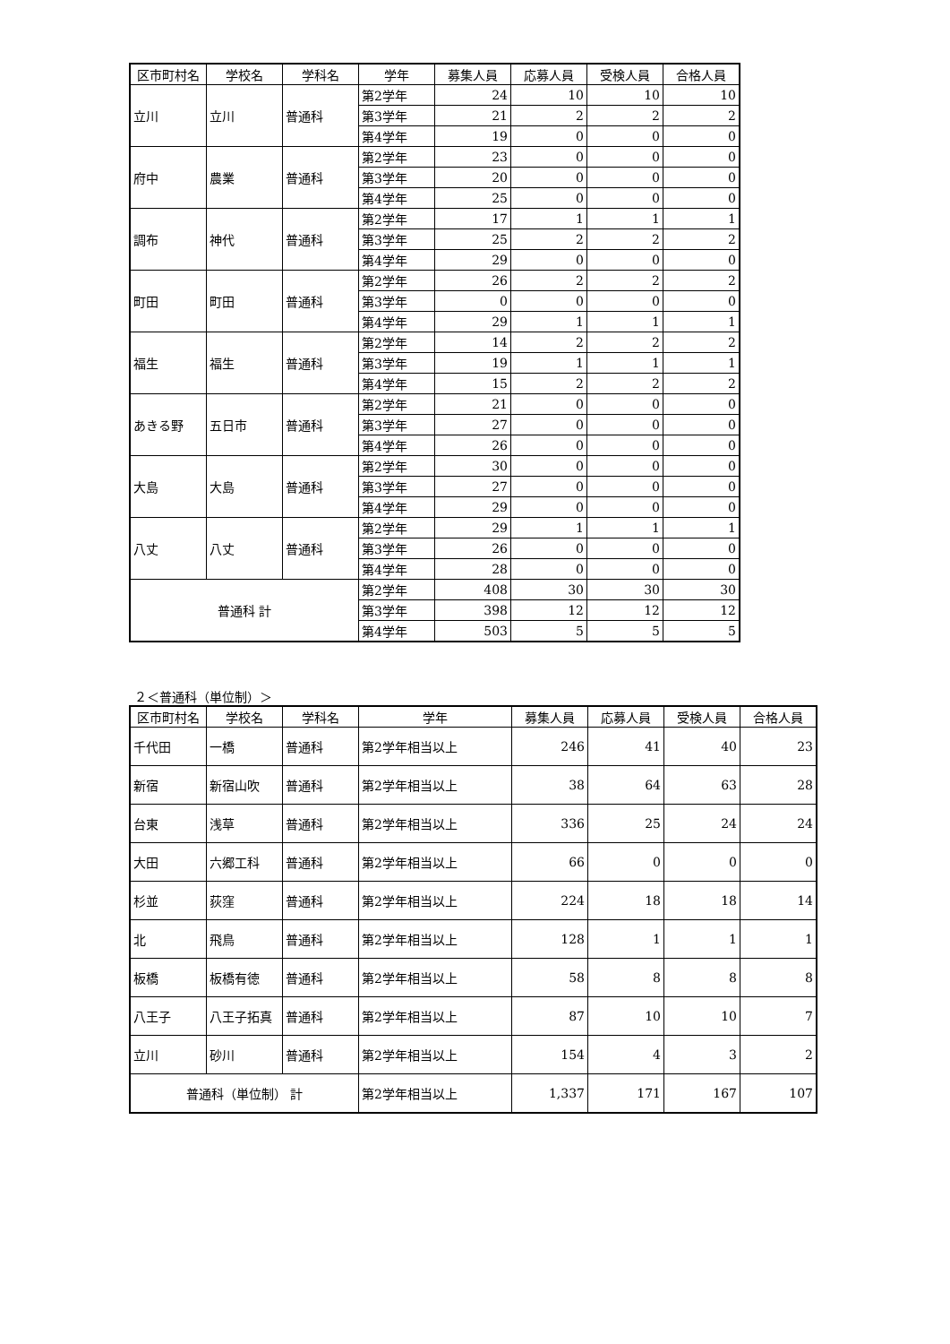| 区市町村名 | 学校名 | 学科名 | 学年 | 募集人員 | 応募人員 | 受検人員 | 合格人員 |
| --- | --- | --- | --- | --- | --- | --- | --- |
| 立川 | 立川 | 普通科 | 第2学年 | 24 | 10 | 10 | 10 |
| | | | 第3学年 | 21 | 2 | 2 | 2 |
| | | | 第4学年 | 19 | 0 | 0 | 0 |
| 府中 | 農業 | 普通科 | 第2学年 | 23 | 0 | 0 | 0 |
| | | | 第3学年 | 20 | 0 | 0 | 0 |
| | | | 第4学年 | 25 | 0 | 0 | 0 |
| 調布 | 神代 | 普通科 | 第2学年 | 17 | 1 | 1 | 1 |
| | | | 第3学年 | 25 | 2 | 2 | 2 |
| | | | 第4学年 | 29 | 0 | 0 | 0 |
| 町田 | 町田 | 普通科 | 第2学年 | 26 | 2 | 2 | 2 |
| | | | 第3学年 | 0 | 0 | 0 | 0 |
| | | | 第4学年 | 29 | 1 | 1 | 1 |
| 福生 | 福生 | 普通科 | 第2学年 | 14 | 2 | 2 | 2 |
| | | | 第3学年 | 19 | 1 | 1 | 1 |
| | | | 第4学年 | 15 | 2 | 2 | 2 |
| あきる野 | 五日市 | 普通科 | 第2学年 | 21 | 0 | 0 | 0 |
| | | | 第3学年 | 27 | 0 | 0 | 0 |
| | | | 第4学年 | 26 | 0 | 0 | 0 |
| 大島 | 大島 | 普通科 | 第2学年 | 30 | 0 | 0 | 0 |
| | | | 第3学年 | 27 | 0 | 0 | 0 |
| | | | 第4学年 | 29 | 0 | 0 | 0 |
| 八丈 | 八丈 | 普通科 | 第2学年 | 29 | 1 | 1 | 1 |
| | | | 第3学年 | 26 | 0 | 0 | 0 |
| | | | 第4学年 | 28 | 0 | 0 | 0 |
| 普通科 計 | | | 第2学年 | 408 | 30 | 30 | 30 |
| | | | 第3学年 | 398 | 12 | 12 | 12 |
| | | | 第4学年 | 503 | 5 | 5 | 5 |
２＜普通科（単位制）＞
| 区市町村名 | 学校名 | 学科名 | 学年 | 募集人員 | 応募人員 | 受検人員 | 合格人員 |
| --- | --- | --- | --- | --- | --- | --- | --- |
| 千代田 | 一橋 | 普通科 | 第2学年相当以上 | 246 | 41 | 40 | 23 |
| 新宿 | 新宿山吹 | 普通科 | 第2学年相当以上 | 38 | 64 | 63 | 28 |
| 台東 | 浅草 | 普通科 | 第2学年相当以上 | 336 | 25 | 24 | 24 |
| 大田 | 六郷工科 | 普通科 | 第2学年相当以上 | 66 | 0 | 0 | 0 |
| 杉並 | 荻窪 | 普通科 | 第2学年相当以上 | 224 | 18 | 18 | 14 |
| 北 | 飛鳥 | 普通科 | 第2学年相当以上 | 128 | 1 | 1 | 1 |
| 板橋 | 板橋有徳 | 普通科 | 第2学年相当以上 | 58 | 8 | 8 | 8 |
| 八王子 | 八王子拓真 | 普通科 | 第2学年相当以上 | 87 | 10 | 10 | 7 |
| 立川 | 砂川 | 普通科 | 第2学年相当以上 | 154 | 4 | 3 | 2 |
| 普通科（単位制） 計 | | | 第2学年相当以上 | 1,337 | 171 | 167 | 107 |